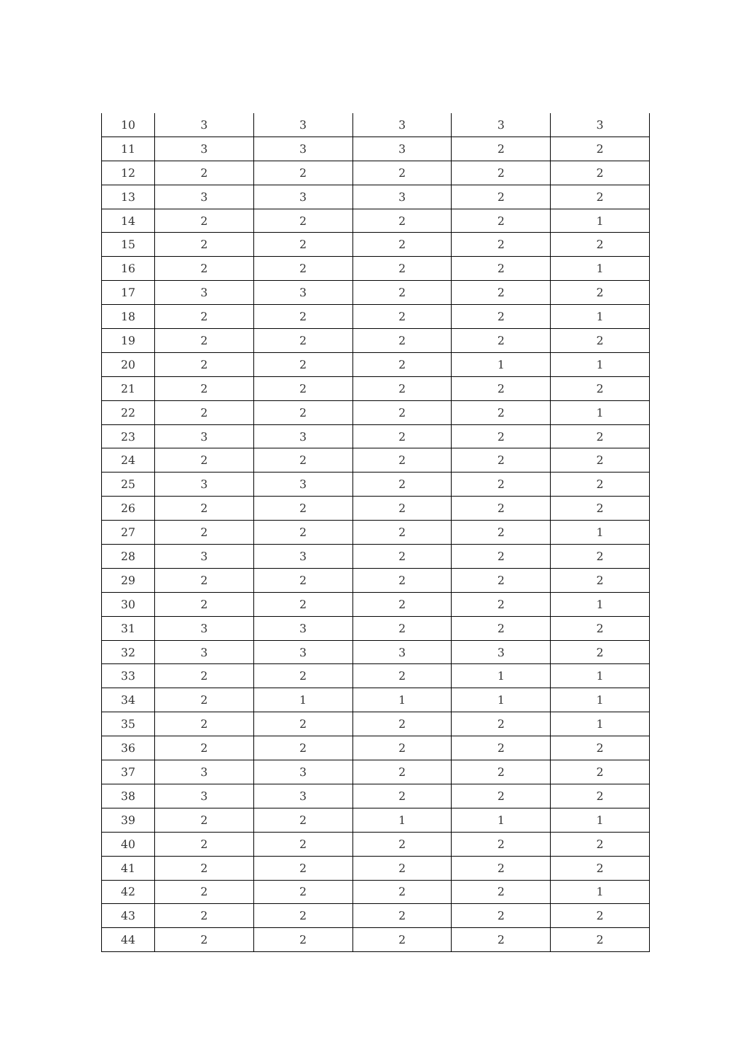| 10 | 3 | 3 | 3 | 3 | 3 |
| 11 | 3 | 3 | 3 | 2 | 2 |
| 12 | 2 | 2 | 2 | 2 | 2 |
| 13 | 3 | 3 | 3 | 2 | 2 |
| 14 | 2 | 2 | 2 | 2 | 1 |
| 15 | 2 | 2 | 2 | 2 | 2 |
| 16 | 2 | 2 | 2 | 2 | 1 |
| 17 | 3 | 3 | 2 | 2 | 2 |
| 18 | 2 | 2 | 2 | 2 | 1 |
| 19 | 2 | 2 | 2 | 2 | 2 |
| 20 | 2 | 2 | 2 | 1 | 1 |
| 21 | 2 | 2 | 2 | 2 | 2 |
| 22 | 2 | 2 | 2 | 2 | 1 |
| 23 | 3 | 3 | 2 | 2 | 2 |
| 24 | 2 | 2 | 2 | 2 | 2 |
| 25 | 3 | 3 | 2 | 2 | 2 |
| 26 | 2 | 2 | 2 | 2 | 2 |
| 27 | 2 | 2 | 2 | 2 | 1 |
| 28 | 3 | 3 | 2 | 2 | 2 |
| 29 | 2 | 2 | 2 | 2 | 2 |
| 30 | 2 | 2 | 2 | 2 | 1 |
| 31 | 3 | 3 | 2 | 2 | 2 |
| 32 | 3 | 3 | 3 | 3 | 2 |
| 33 | 2 | 2 | 2 | 1 | 1 |
| 34 | 2 | 1 | 1 | 1 | 1 |
| 35 | 2 | 2 | 2 | 2 | 1 |
| 36 | 2 | 2 | 2 | 2 | 2 |
| 37 | 3 | 3 | 2 | 2 | 2 |
| 38 | 3 | 3 | 2 | 2 | 2 |
| 39 | 2 | 2 | 1 | 1 | 1 |
| 40 | 2 | 2 | 2 | 2 | 2 |
| 41 | 2 | 2 | 2 | 2 | 2 |
| 42 | 2 | 2 | 2 | 2 | 1 |
| 43 | 2 | 2 | 2 | 2 | 2 |
| 44 | 2 | 2 | 2 | 2 | 2 |